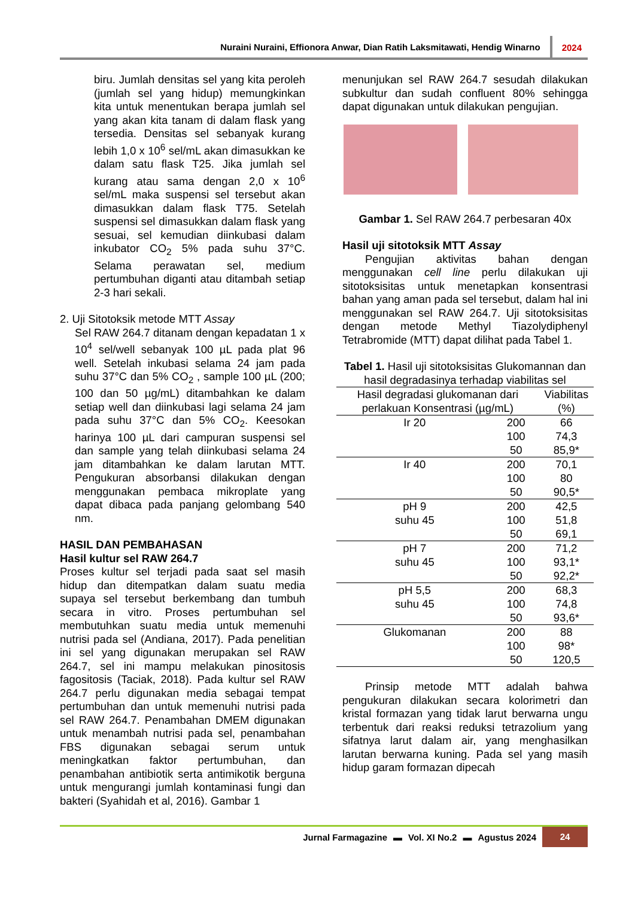Nuraini Nuraini, Effionora Anwar, Dian Ratih Laksmitawati, Hendig Winarno 2024
biru. Jumlah densitas sel yang kita peroleh (jumlah sel yang hidup) memungkinkan kita untuk menentukan berapa jumlah sel yang akan kita tanam di dalam flask yang tersedia. Densitas sel sebanyak kurang lebih 1,0 x 10<sup>6</sup> sel/mL akan dimasukkan ke dalam satu flask T25. Jika jumlah sel kurang atau sama dengan 2,0 x 10<sup>6</sup> sel/mL maka suspensi sel tersebut akan dimasukkan dalam flask T75. Setelah suspensi sel dimasukkan dalam flask yang sesuai, sel kemudian diinkubasi dalam inkubator CO<sub>2</sub> 5% pada suhu 37°C. Selama perawatan sel, medium pertumbuhan diganti atau ditambah setiap 2-3 hari sekali.
2. Uji Sitotoksik metode MTT Assay
Sel RAW 264.7 ditanam dengan kepadatan 1 x 10<sup>4</sup> sel/well sebanyak 100 µL pada plat 96 well. Setelah inkubasi selama 24 jam pada suhu 37°C dan 5% CO<sub>2</sub> , sample 100 µL (200; 100 dan 50 µg/mL) ditambahkan ke dalam setiap well dan diinkubasi lagi selama 24 jam pada suhu 37°C dan 5% CO<sub>2</sub>. Keesokan harinya 100 µL dari campuran suspensi sel dan sample yang telah diinkubasi selama 24 jam ditambahkan ke dalam larutan MTT. Pengukuran absorbansi dilakukan dengan menggunakan pembaca mikroplate yang dapat dibaca pada panjang gelombang 540 nm.
HASIL DAN PEMBAHASAN
Hasil kultur sel RAW 264.7
Proses kultur sel terjadi pada saat sel masih hidup dan ditempatkan dalam suatu media supaya sel tersebut berkembang dan tumbuh secara in vitro. Proses pertumbuhan sel membutuhkan suatu media untuk memenuhi nutrisi pada sel (Andiana, 2017). Pada penelitian ini sel yang digunakan merupakan sel RAW 264.7, sel ini mampu melakukan pinositosis fagositosis (Taciak, 2018). Pada kultur sel RAW 264.7 perlu digunakan media sebagai tempat pertumbuhan dan untuk memenuhi nutrisi pada sel RAW 264.7. Penambahan DMEM digunakan untuk menambah nutrisi pada sel, penambahan FBS digunakan sebagai serum untuk meningkatkan faktor pertumbuhan, dan penambahan antibiotik serta antimikotik berguna untuk mengurangi jumlah kontaminasi fungi dan bakteri (Syahidah et al, 2016). Gambar 1
menunjukan sel RAW 264.7 sesudah dilakukan subkultur dan sudah confluent 80% sehingga dapat digunakan untuk dilakukan pengujian.
Gambar 1. Sel RAW 264.7 perbesaran 40x
Hasil uji sitotoksik MTT Assay
Pengujian aktivitas bahan dengan menggunakan cell line perlu dilakukan uji sitotoksisitas untuk menetapkan konsentrasi bahan yang aman pada sel tersebut, dalam hal ini menggunakan sel RAW 264.7. Uji sitotoksisitas dengan metode Methyl Tiazolydiphenyl Tetrabromide (MTT) dapat dilihat pada Tabel 1.
Tabel 1. Hasil uji sitotoksisitas Glukomannan dan hasil degradasinya terhadap viabilitas sel
| Hasil degradasi glukomanan dari perlakuan Konsentrasi (µg/mL) | | Viabilitas (%) |
| --- | --- | --- |
| Ir 20 | 200 | 66 |
| | 100 | 74,3 |
| | 50 | 85,9* |
| Ir 40 | 200 | 70,1 |
| | 100 | 80 |
| | 50 | 90,5* |
| pH 9 | 200 | 42,5 |
| suhu 45 | 100 | 51,8 |
| | 50 | 69,1 |
| pH 7 | 200 | 71,2 |
| suhu 45 | 100 | 93,1* |
| | 50 | 92,2* |
| pH 5,5 | 200 | 68,3 |
| suhu 45 | 100 | 74,8 |
| | 50 | 93,6* |
| Glukomanan | 200 | 88 |
| | 100 | 98* |
| | 50 | 120,5 |
Prinsip metode MTT adalah bahwa pengukuran dilakukan secara kolorimetri dan kristal formazan yang tidak larut berwarna ungu terbentuk dari reaksi reduksi tetrazolium yang sifatnya larut dalam air, yang menghasilkan larutan berwarna kuning. Pada sel yang masih hidup garam formazan dipecah
Jurnal Farmagazine ▬ Vol. XI No.2 ▬ Agustus 2024 24